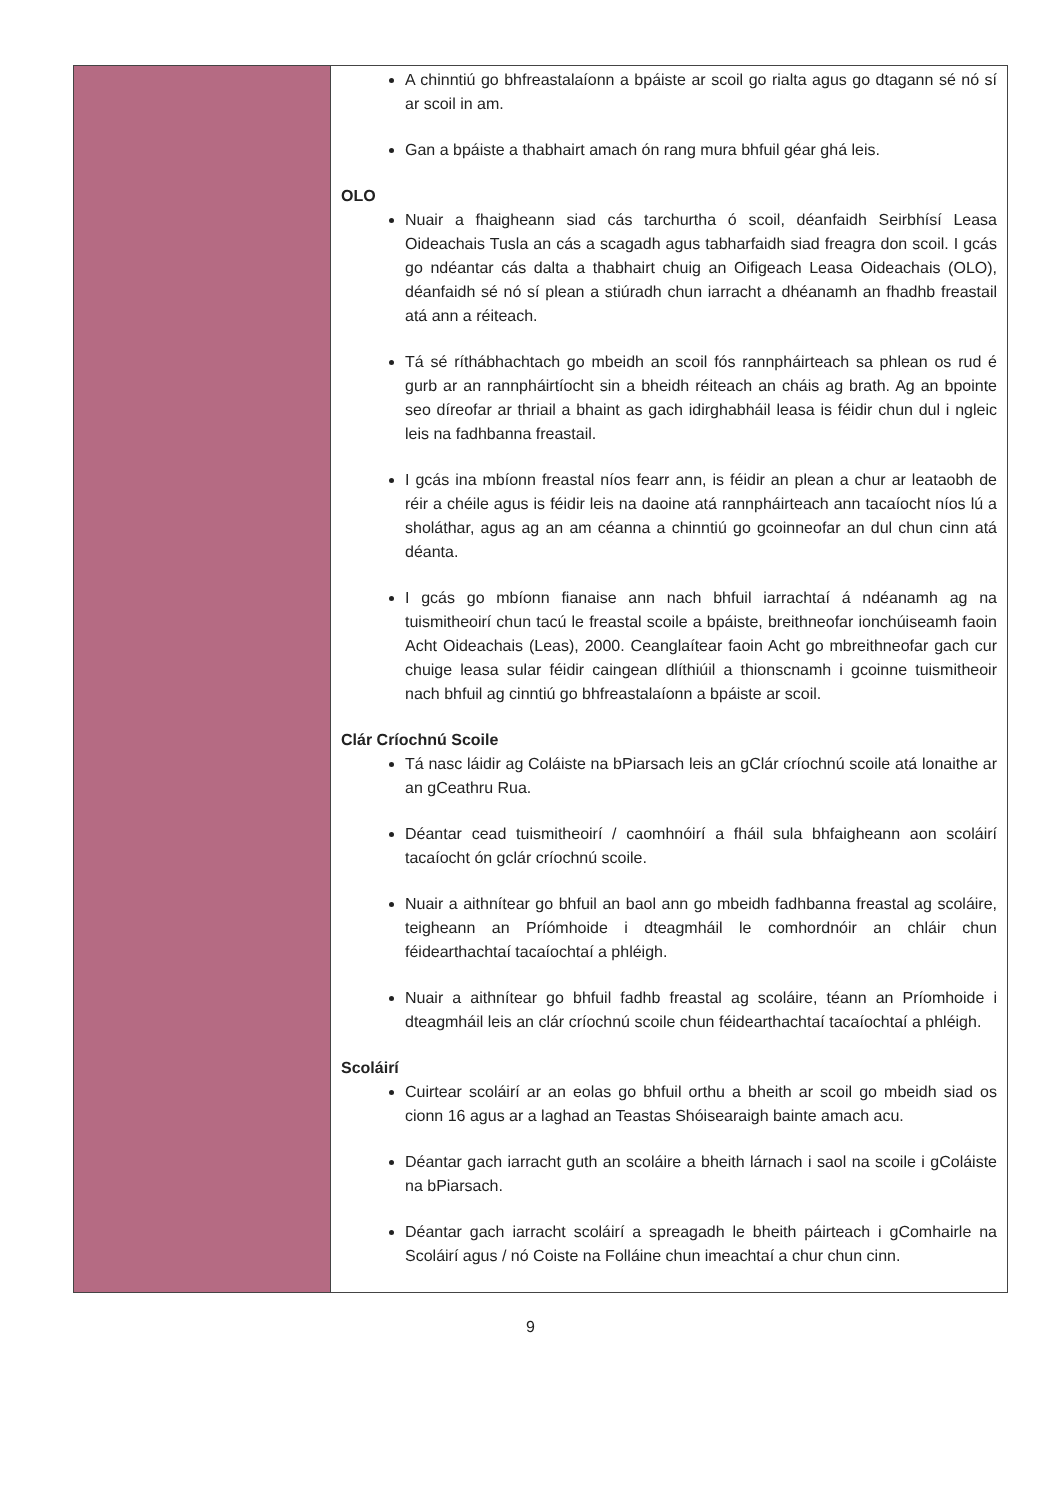| | A chinntiú go bhfreastalaíonn a bpáiste ar scoil go rialta agus go dtagann sé nó sí ar scoil in am. Gan a bpáiste a thabhairt amach ón rang mura bhfuil géar ghá leis. OLO Nuair a fhaigheann siad cás tarchurtha ó scoil, déanfaidh Seirbhísí Leasa Oideachais Tusla an cás a scagadh agus tabharfaidh siad freagra don scoil. I gcás go ndéantar cás dalta a thabhairt chuig an Oifigeach Leasa Oideachais (OLO), déanfaidh sé nó sí plean a stiúradh chun iarracht a dhéanamh an fhadhb freastail atá ann a réiteach. Tá sé ríthábhachtach go mbeidh an scoil fós rannpháirteach sa phlean os rud é gurb ar an rannpháirtíocht sin a bheidh réiteach an cháis ag brath. Ag an bpointe seo díreofar ar thriail a bhaint as gach idirghabháil leasa is féidir chun dul i ngleic leis na fadhbanna freastail. I gcás ina mbíonn freastal níos fearr ann, is féidir an plean a chur ar leataobh de réir a chéile agus is féidir leis na daoine atá rannpháirteach ann tacaíocht níos lú a sholáthar, agus ag an am céanna a chinntiú go gcoinneofar an dul chun cinn atá déanta. I gcás go mbíonn fianaise ann nach bhfuil iarrachtaí á ndéanamh ag na tuismitheoirí chun tacú le freastal scoile a bpáiste, breithneofar ionchúiseamh faoin Acht Oideachais (Leas), 2000. Ceanglaítear faoin Acht go mbreithneofar gach cur chuige leasa sular féidir caingean dlíthiúil a thionscnamh i gcoinne tuismitheoir nach bhfuil ag cinntiú go bhfreastalaíonn a bpáiste ar scoil. Clár Críochnú Scoile Tá nasc láidir ag Coláiste na bPiarsach leis an gClár críochnú scoile atá lonaithe ar an gCeathru Rua. Déantar cead tuismitheoirí / caomhnóirí a fháil sula bhfaigheann aon scoláirí tacaíocht ón gclár críochnú scoile. Nuair a aithnítear go bhfuil an baol ann go mbeidh fadhbanna freastal ag scoláire, teigheann an Príómhoide i dteagmháil le comhordnóir an chláir chun féidearthachtaí tacaíochtaí a phléigh. Nuair a aithnítear go bhfuil fadhb freastal ag scoláire, téann an Príomhoide i dteagmháil leis an clár críochnú scoile chun féidearthachtaí tacaíochtaí a phléigh. Scoláirí Cuirtear scoláirí ar an eolas go bhfuil orthu a bheith ar scoil go mbeidh siad os cionn 16 agus ar a laghad an Teastas Shóisearaigh bainte amach acu. Déantar gach iarracht guth an scoláire a bheith lárnach i saol na scoile i gColáiste na bPiarsach. Déantar gach iarracht scoláirí a spreagadh le bheith páirteach i gComhairle na Scoláirí agus / nó Coiste na Folláine chun imeachtaí a chur chun cinn. |
9